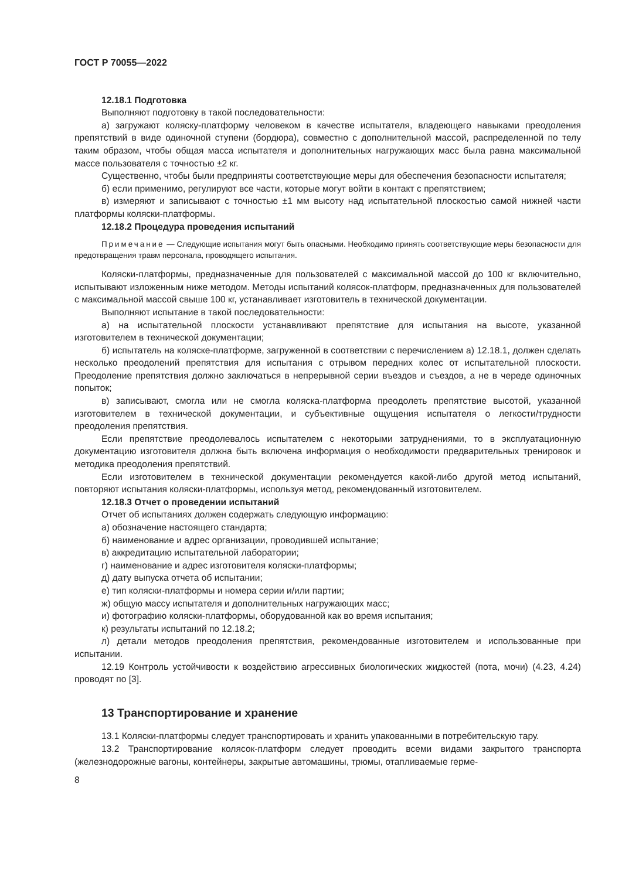ГОСТ Р 70055—2022
12.18.1 Подготовка
Выполняют подготовку в такой последовательности:
а) загружают коляску-платформу человеком в качестве испытателя, владеющего навыками преодоления препятствий в виде одиночной ступени (бордюра), совместно с дополнительной массой, распределенной по телу таким образом, чтобы общая масса испытателя и дополнительных нагружающих масс была равна максимальной массе пользователя с точностью ±2 кг.
Существенно, чтобы были предприняты соответствующие меры для обеспечения безопасности испытателя;
б) если применимо, регулируют все части, которые могут войти в контакт с препятствием;
в) измеряют и записывают с точностью ±1 мм высоту над испытательной плоскостью самой нижней части платформы коляски-платформы.
12.18.2 Процедура проведения испытаний
Примечание — Следующие испытания могут быть опасными. Необходимо принять соответствующие меры безопасности для предотвращения травм персонала, проводящего испытания.
Коляски-платформы, предназначенные для пользователей с максимальной массой до 100 кг включительно, испытывают изложенным ниже методом. Методы испытаний колясок-платформ, предназначенных для пользователей с максимальной массой свыше 100 кг, устанавливает изготовитель в технической документации.
Выполняют испытание в такой последовательности:
а) на испытательной плоскости устанавливают препятствие для испытания на высоте, указанной изготовителем в технической документации;
б) испытатель на коляске-платформе, загруженной в соответствии с перечислением а) 12.18.1, должен сделать несколько преодолений препятствия для испытания с отрывом передних колес от испытательной плоскости. Преодоление препятствия должно заключаться в непрерывной серии въездов и съездов, а не в череде одиночных попыток;
в) записывают, смогла или не смогла коляска-платформа преодолеть препятствие высотой, указанной изготовителем в технической документации, и субъективные ощущения испытателя о легкости/трудности преодоления препятствия.
Если препятствие преодолевалось испытателем с некоторыми затруднениями, то в эксплуатационную документацию изготовителя должна быть включена информация о необходимости предварительных тренировок и методика преодоления препятствий.
Если изготовителем в технической документации рекомендуется какой-либо другой метод испытаний, повторяют испытания коляски-платформы, используя метод, рекомендованный изготовителем.
12.18.3 Отчет о проведении испытаний
Отчет об испытаниях должен содержать следующую информацию:
а) обозначение настоящего стандарта;
б) наименование и адрес организации, проводившей испытание;
в) аккредитацию испытательной лаборатории;
г) наименование и адрес изготовителя коляски-платформы;
д) дату выпуска отчета об испытании;
е) тип коляски-платформы и номера серии и/или партии;
ж) общую массу испытателя и дополнительных нагружающих масс;
и) фотографию коляски-платформы, оборудованной как во время испытания;
к) результаты испытаний по 12.18.2;
л) детали методов преодоления препятствия, рекомендованные изготовителем и использованные при испытании.
12.19 Контроль устойчивости к воздействию агрессивных биологических жидкостей (пота, мочи) (4.23, 4.24) проводят по [3].
13 Транспортирование и хранение
13.1 Коляски-платформы следует транспортировать и хранить упакованными в потребительскую тару.
13.2 Транспортирование колясок-платформ следует проводить всеми видами закрытого транспорта (железнодорожные вагоны, контейнеры, закрытые автомашины, трюмы, отапливаемые герме-
8